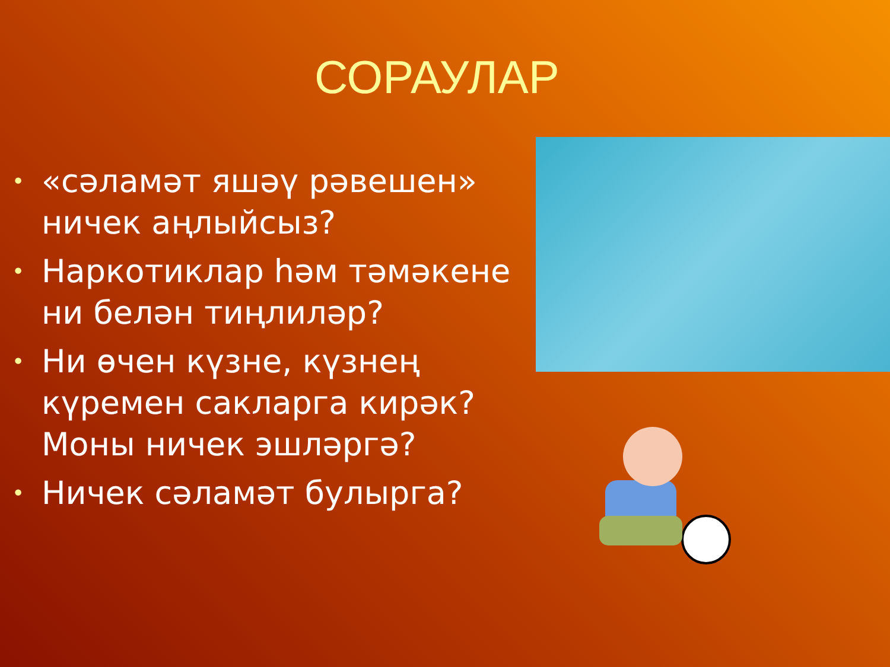СОРАУЛАР
• «сәламәт яшәү рәвешен» ничек аңлыйсыз?
• Наркотиклар һәм тәмәкене ни белән тиңлиләр?
• Ни өчен күзне, күзнең күремен сакларга кирәк? Моны ничек эшләргә?
• Ничек сәламәт булырга?